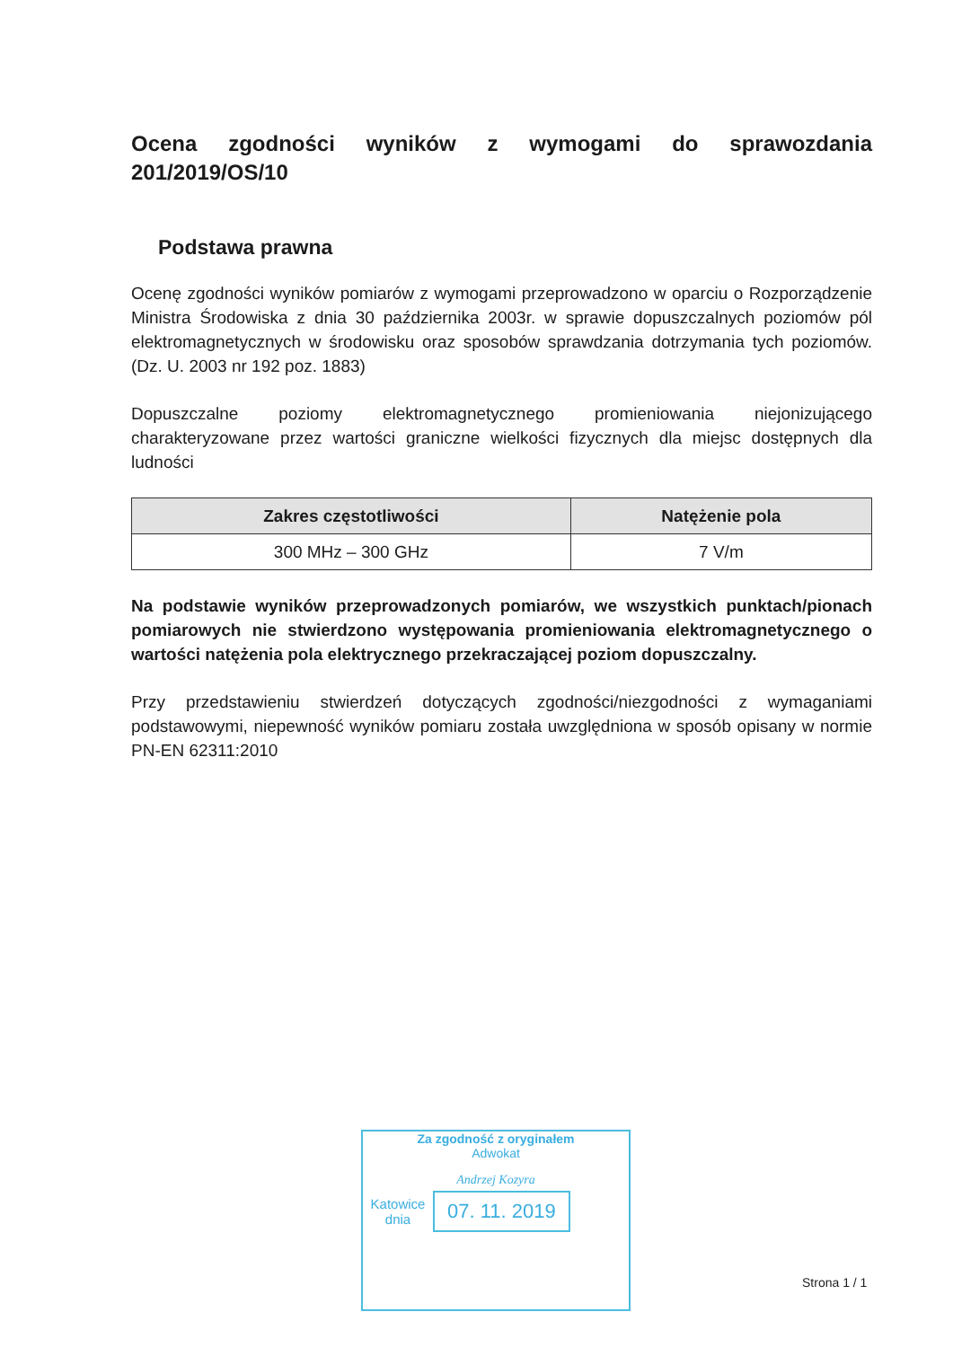Ocena zgodności wyników z wymogami do sprawozdania 201/2019/OS/10
Podstawa prawna
Ocenę zgodności wyników pomiarów z wymogami przeprowadzono w oparciu o Rozporządzenie Ministra Środowiska z dnia 30 października 2003r. w sprawie dopuszczalnych poziomów pól elektromagnetycznych w środowisku oraz sposobów sprawdzania dotrzymania tych poziomów. (Dz. U. 2003 nr 192 poz. 1883)
Dopuszczalne poziomy elektromagnetycznego promieniowania niejonizującego charakteryzowane przez wartości graniczne wielkości fizycznych dla miejsc dostępnych dla ludności
| Zakres częstotliwości | Natężenie pola |
| --- | --- |
| 300 MHz – 300 GHz | 7 V/m |
Na podstawie wyników przeprowadzonych pomiarów, we wszystkich punktach/pionach pomiarowych nie stwierdzono występowania promieniowania elektromagnetycznego o wartości natężenia pola elektrycznego przekraczającej poziom dopuszczalny.
Przy przedstawieniu stwierdzeń dotyczących zgodności/niezgodności z wymaganiami podstawowymi, niepewność wyników pomiaru została uwzględniona w sposób opisany w normie PN-EN 62311:2010
Za zgodność z oryginałem
Adwokat
Andrzej Kozyra
Katowice
dnia
07. 11. 2019
Strona 1 / 1